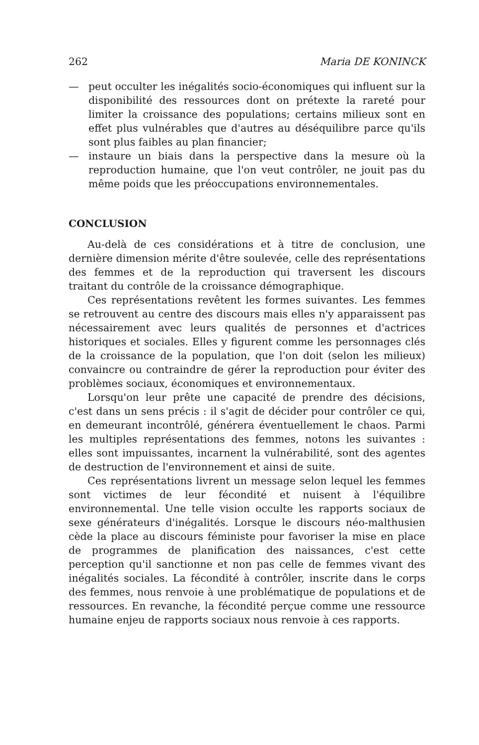262 Maria DE KONINCK
— peut occulter les inégalités socio-économiques qui influent sur la disponibilité des ressources dont on prétexte la rareté pour limiter la croissance des populations; certains milieux sont en effet plus vulnérables que d'autres au déséquilibre parce qu'ils sont plus faibles au plan financier;
— instaure un biais dans la perspective dans la mesure où la reproduction humaine, que l'on veut contrôler, ne jouit pas du même poids que les préoccupations environnementales.
CONCLUSION
Au-delà de ces considérations et à titre de conclusion, une dernière dimension mérite d'être soulevée, celle des représentations des femmes et de la reproduction qui traversent les discours traitant du contrôle de la croissance démographique.
Ces représentations revêtent les formes suivantes. Les femmes se retrouvent au centre des discours mais elles n'y apparaissent pas nécessairement avec leurs qualités de personnes et d'actrices historiques et sociales. Elles y figurent comme les personnages clés de la croissance de la population, que l'on doit (selon les milieux) convaincre ou contraindre de gérer la reproduction pour éviter des problèmes sociaux, économiques et environnementaux.
Lorsqu'on leur prête une capacité de prendre des décisions, c'est dans un sens précis : il s'agit de décider pour contrôler ce qui, en demeurant incontrôlé, générera éventuellement le chaos. Parmi les multiples représentations des femmes, notons les suivantes : elles sont impuissantes, incarnent la vulnérabilité, sont des agentes de destruction de l'environnement et ainsi de suite.
Ces représentations livrent un message selon lequel les femmes sont victimes de leur fécondité et nuisent à l'équilibre environnemental. Une telle vision occulte les rapports sociaux de sexe générateurs d'inégalités. Lorsque le discours néo-malthusien cède la place au discours féministe pour favoriser la mise en place de programmes de planification des naissances, c'est cette perception qu'il sanctionne et non pas celle de femmes vivant des inégalités sociales. La fécondité à contrôler, inscrite dans le corps des femmes, nous renvoie à une problématique de populations et de ressources. En revanche, la fécondité perçue comme une ressource humaine enjeu de rapports sociaux nous renvoie à ces rapports.